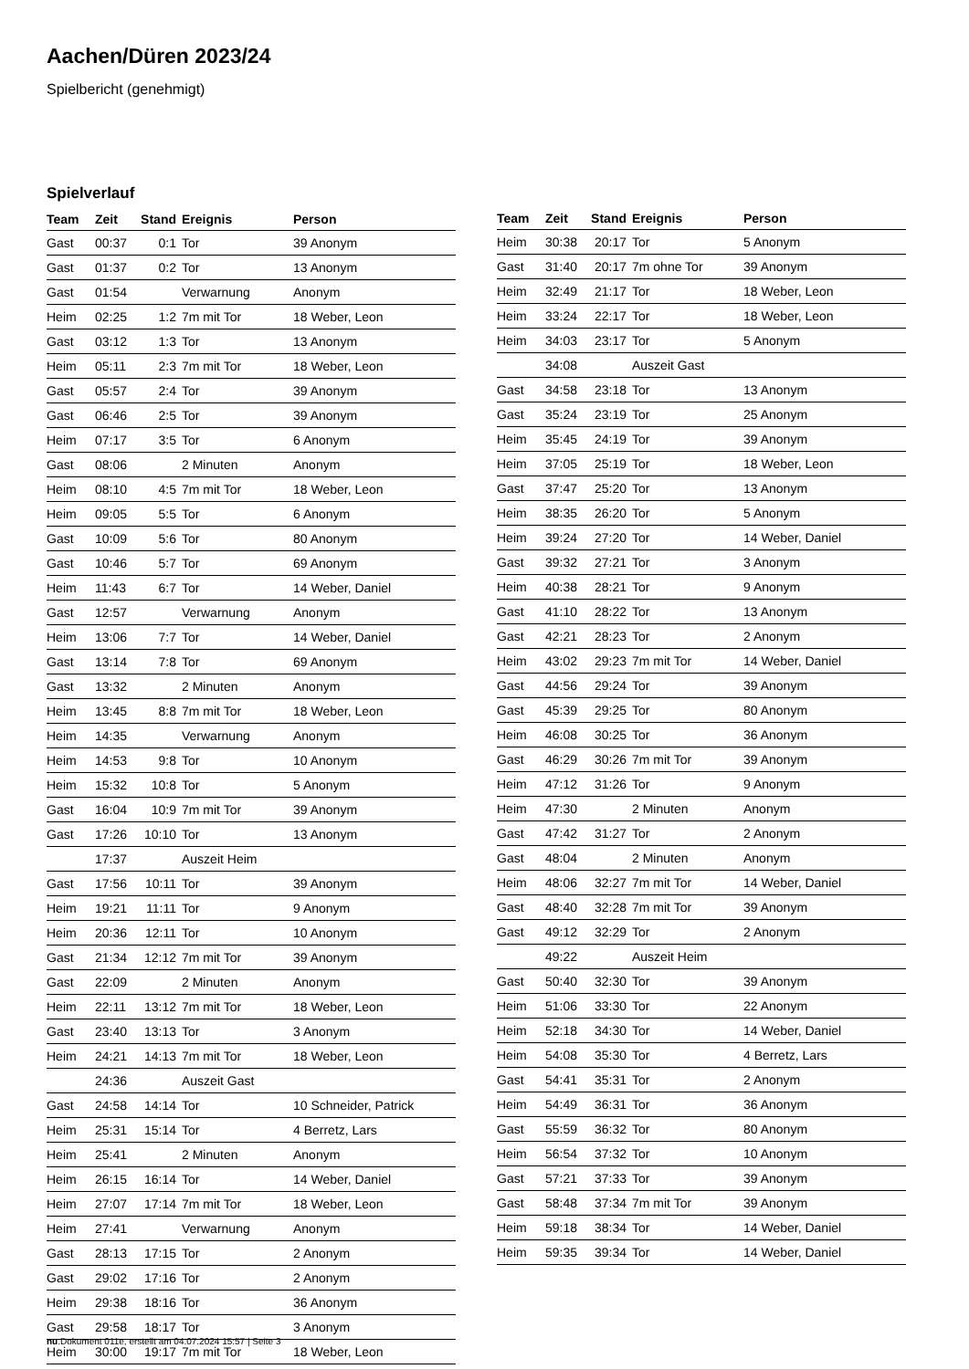Aachen/Düren 2023/24
Spielbericht (genehmigt)
Spielverlauf
| Team | Zeit | Stand | Ereignis | Person |
| --- | --- | --- | --- | --- |
| Gast | 00:37 | 0:1 | Tor | 39 Anonym |
| Gast | 01:37 | 0:2 | Tor | 13 Anonym |
| Gast | 01:54 | | Verwarnung | Anonym |
| Heim | 02:25 | 1:2 | 7m mit Tor | 18 Weber, Leon |
| Gast | 03:12 | 1:3 | Tor | 13 Anonym |
| Heim | 05:11 | 2:3 | 7m mit Tor | 18 Weber, Leon |
| Gast | 05:57 | 2:4 | Tor | 39 Anonym |
| Gast | 06:46 | 2:5 | Tor | 39 Anonym |
| Heim | 07:17 | 3:5 | Tor | 6 Anonym |
| Gast | 08:06 | | 2 Minuten | Anonym |
| Heim | 08:10 | 4:5 | 7m mit Tor | 18 Weber, Leon |
| Heim | 09:05 | 5:5 | Tor | 6 Anonym |
| Gast | 10:09 | 5:6 | Tor | 80 Anonym |
| Gast | 10:46 | 5:7 | Tor | 69 Anonym |
| Heim | 11:43 | 6:7 | Tor | 14 Weber, Daniel |
| Gast | 12:57 | | Verwarnung | Anonym |
| Heim | 13:06 | 7:7 | Tor | 14 Weber, Daniel |
| Gast | 13:14 | 7:8 | Tor | 69 Anonym |
| Gast | 13:32 | | 2 Minuten | Anonym |
| Heim | 13:45 | 8:8 | 7m mit Tor | 18 Weber, Leon |
| Heim | 14:35 | | Verwarnung | Anonym |
| Heim | 14:53 | 9:8 | Tor | 10 Anonym |
| Heim | 15:32 | 10:8 | Tor | 5 Anonym |
| Gast | 16:04 | 10:9 | 7m mit Tor | 39 Anonym |
| Gast | 17:26 | 10:10 | Tor | 13 Anonym |
| | 17:37 | | Auszeit Heim | |
| Gast | 17:56 | 10:11 | Tor | 39 Anonym |
| Heim | 19:21 | 11:11 | Tor | 9 Anonym |
| Heim | 20:36 | 12:11 | Tor | 10 Anonym |
| Gast | 21:34 | 12:12 | 7m mit Tor | 39 Anonym |
| Gast | 22:09 | | 2 Minuten | Anonym |
| Heim | 22:11 | 13:12 | 7m mit Tor | 18 Weber, Leon |
| Gast | 23:40 | 13:13 | Tor | 3 Anonym |
| Heim | 24:21 | 14:13 | 7m mit Tor | 18 Weber, Leon |
| | 24:36 | | Auszeit Gast | |
| Gast | 24:58 | 14:14 | Tor | 10 Schneider, Patrick |
| Heim | 25:31 | 15:14 | Tor | 4 Berretz, Lars |
| Heim | 25:41 | | 2 Minuten | Anonym |
| Heim | 26:15 | 16:14 | Tor | 14 Weber, Daniel |
| Heim | 27:07 | 17:14 | 7m mit Tor | 18 Weber, Leon |
| Heim | 27:41 | | Verwarnung | Anonym |
| Gast | 28:13 | 17:15 | Tor | 2 Anonym |
| Gast | 29:02 | 17:16 | Tor | 2 Anonym |
| Heim | 29:38 | 18:16 | Tor | 36 Anonym |
| Gast | 29:58 | 18:17 | Tor | 3 Anonym |
| Heim | 30:00 | 19:17 | 7m mit Tor | 18 Weber, Leon |
| Team | Zeit | Stand | Ereignis | Person |
| --- | --- | --- | --- | --- |
| Heim | 30:38 | 20:17 | Tor | 5 Anonym |
| Gast | 31:40 | 20:17 | 7m ohne Tor | 39 Anonym |
| Heim | 32:49 | 21:17 | Tor | 18 Weber, Leon |
| Heim | 33:24 | 22:17 | Tor | 18 Weber, Leon |
| Heim | 34:03 | 23:17 | Tor | 5 Anonym |
| | 34:08 | | Auszeit Gast | |
| Gast | 34:58 | 23:18 | Tor | 13 Anonym |
| Gast | 35:24 | 23:19 | Tor | 25 Anonym |
| Heim | 35:45 | 24:19 | Tor | 39 Anonym |
| Heim | 37:05 | 25:19 | Tor | 18 Weber, Leon |
| Gast | 37:47 | 25:20 | Tor | 13 Anonym |
| Heim | 38:35 | 26:20 | Tor | 5 Anonym |
| Heim | 39:24 | 27:20 | Tor | 14 Weber, Daniel |
| Gast | 39:32 | 27:21 | Tor | 3 Anonym |
| Heim | 40:38 | 28:21 | Tor | 9 Anonym |
| Gast | 41:10 | 28:22 | Tor | 13 Anonym |
| Gast | 42:21 | 28:23 | Tor | 2 Anonym |
| Heim | 43:02 | 29:23 | 7m mit Tor | 14 Weber, Daniel |
| Gast | 44:56 | 29:24 | Tor | 39 Anonym |
| Gast | 45:39 | 29:25 | Tor | 80 Anonym |
| Heim | 46:08 | 30:25 | Tor | 36 Anonym |
| Gast | 46:29 | 30:26 | 7m mit Tor | 39 Anonym |
| Heim | 47:12 | 31:26 | Tor | 9 Anonym |
| Heim | 47:30 | | 2 Minuten | Anonym |
| Gast | 47:42 | 31:27 | Tor | 2 Anonym |
| Gast | 48:04 | | 2 Minuten | Anonym |
| Heim | 48:06 | 32:27 | 7m mit Tor | 14 Weber, Daniel |
| Gast | 48:40 | 32:28 | 7m mit Tor | 39 Anonym |
| Gast | 49:12 | 32:29 | Tor | 2 Anonym |
| | 49:22 | | Auszeit Heim | |
| Gast | 50:40 | 32:30 | Tor | 39 Anonym |
| Heim | 51:06 | 33:30 | Tor | 22 Anonym |
| Heim | 52:18 | 34:30 | Tor | 14 Weber, Daniel |
| Heim | 54:08 | 35:30 | Tor | 4 Berretz, Lars |
| Gast | 54:41 | 35:31 | Tor | 2 Anonym |
| Heim | 54:49 | 36:31 | Tor | 36 Anonym |
| Gast | 55:59 | 36:32 | Tor | 80 Anonym |
| Heim | 56:54 | 37:32 | Tor | 10 Anonym |
| Gast | 57:21 | 37:33 | Tor | 39 Anonym |
| Gast | 58:48 | 37:34 | 7m mit Tor | 39 Anonym |
| Heim | 59:18 | 38:34 | Tor | 14 Weber, Daniel |
| Heim | 59:35 | 39:34 | Tor | 14 Weber, Daniel |
nu.Dokument 011e, erstellt am 04.07.2024 15:57 | Seite 3